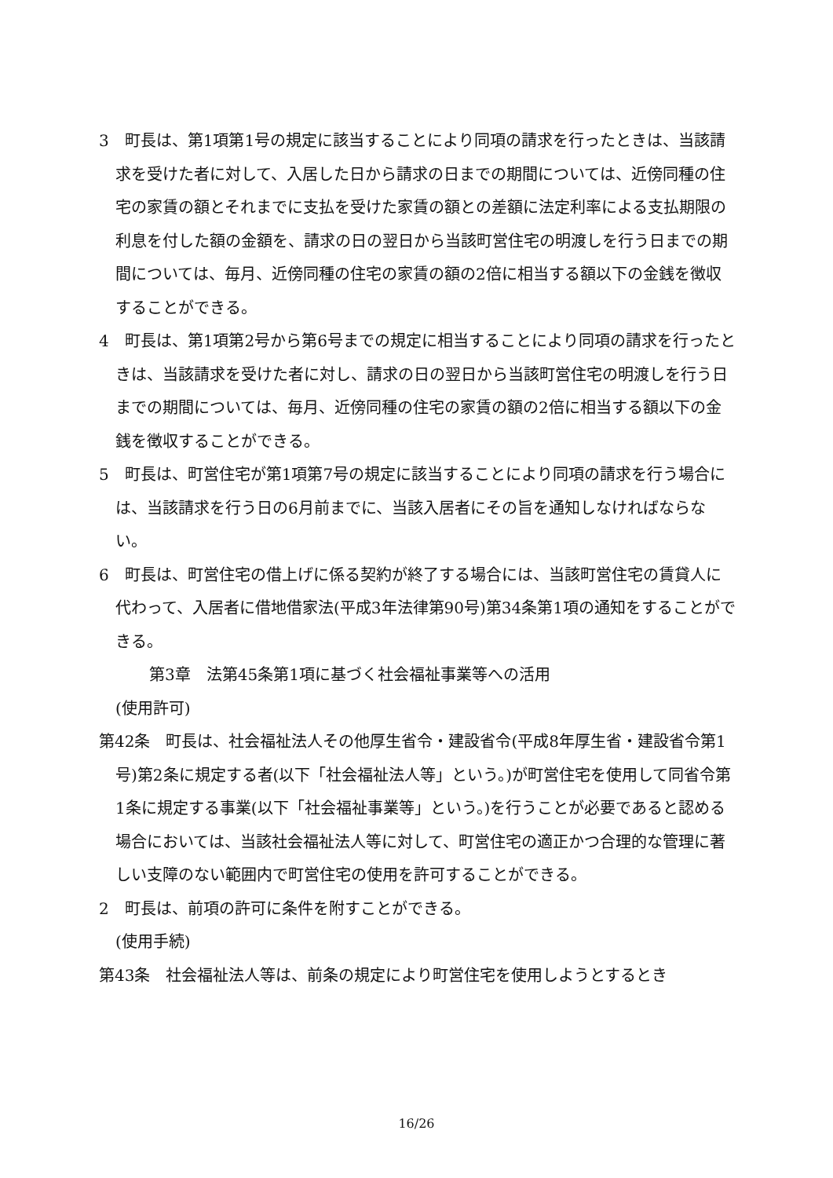3　町長は、第1項第1号の規定に該当することにより同項の請求を行ったときは、当該請求を受けた者に対して、入居した日から請求の日までの期間については、近傍同種の住宅の家賃の額とそれまでに支払を受けた家賃の額との差額に法定利率による支払期限の利息を付した額の金額を、請求の日の翌日から当該町営住宅の明渡しを行う日までの期間については、毎月、近傍同種の住宅の家賃の額の2倍に相当する額以下の金銭を徴収することができる。
4　町長は、第1項第2号から第6号までの規定に相当することにより同項の請求を行ったときは、当該請求を受けた者に対し、請求の日の翌日から当該町営住宅の明渡しを行う日までの期間については、毎月、近傍同種の住宅の家賃の額の2倍に相当する額以下の金銭を徴収することができる。
5　町長は、町営住宅が第1項第7号の規定に該当することにより同項の請求を行う場合には、当該請求を行う日の6月前までに、当該入居者にその旨を通知しなければならない。
6　町長は、町営住宅の借上げに係る契約が終了する場合には、当該町営住宅の賃貸人に代わって、入居者に借地借家法(平成3年法律第90号)第34条第1項の通知をすることができる。
第3章　法第45条第1項に基づく社会福祉事業等への活用
(使用許可)
第42条　町長は、社会福祉法人その他厚生省令・建設省令(平成8年厚生省・建設省令第1号)第2条に規定する者(以下「社会福祉法人等」という。)が町営住宅を使用して同省令第1条に規定する事業(以下「社会福祉事業等」という。)を行うことが必要であると認める場合においては、当該社会福祉法人等に対して、町営住宅の適正かつ合理的な管理に著しい支障のない範囲内で町営住宅の使用を許可することができる。
2　町長は、前項の許可に条件を附すことができる。
(使用手続)
第43条　社会福祉法人等は、前条の規定により町営住宅を使用しようとするとき
16/26